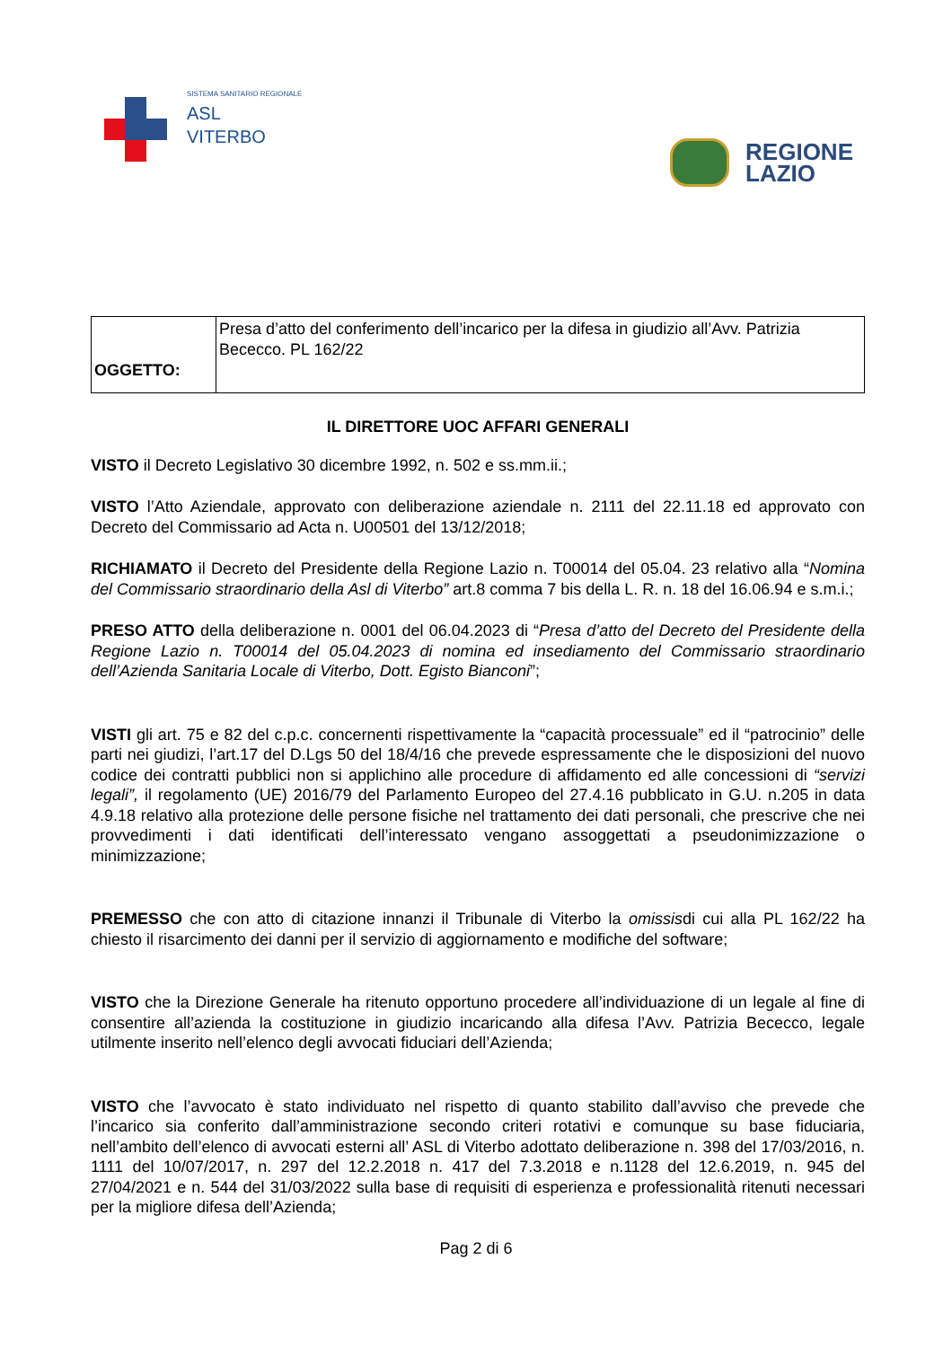SISTEMA SANITARIO REGIONALE
ASL
VITERBO
REGIONE
LAZIO
| OGGETTO: | Presa d’atto del conferimento dell’incarico per la difesa in giudizio all’Avv. Patrizia Bececco. PL 162/22 |
IL DIRETTORE UOC AFFARI GENERALI
VISTO il Decreto Legislativo 30 dicembre 1992, n. 502 e ss.mm.ii.;
VISTO l’Atto Aziendale, approvato con deliberazione aziendale n. 2111 del 22.11.18 ed approvato con Decreto del Commissario ad Acta n. U00501 del 13/12/2018;
RICHIAMATO il Decreto del Presidente della Regione Lazio n. T00014 del 05.04. 23 relativo alla “Nomina del Commissario straordinario della Asl di Viterbo” art.8 comma 7 bis della L. R. n. 18 del 16.06.94 e s.m.i.;
PRESO ATTO della deliberazione n. 0001 del 06.04.2023 di “Presa d’atto del Decreto del Presidente della Regione Lazio n. T00014 del 05.04.2023 di nomina ed insediamento del Commissario straordinario dell’Azienda Sanitaria Locale di Viterbo, Dott. Egisto Bianconi”;
VISTI gli art. 75 e 82 del c.p.c. concernenti rispettivamente la “capacità processuale” ed il “patrocinio” delle parti nei giudizi, l’art.17 del D.Lgs 50 del 18/4/16 che prevede espressamente che le disposizioni del nuovo codice dei contratti pubblici non si applichino alle procedure di affidamento ed alle concessioni di “servizi legali”, il regolamento (UE) 2016/79 del Parlamento Europeo del 27.4.16 pubblicato in G.U. n.205 in data 4.9.18 relativo alla protezione delle persone fisiche nel trattamento dei dati personali, che prescrive che nei provvedimenti i dati identificati dell’interessato vengano assoggettati a pseudonimizzazione o minimizzazione;
PREMESSO che con atto di citazione innanzi il Tribunale di Viterbo la omissisdi cui alla PL 162/22 ha chiesto il risarcimento dei danni per il servizio di aggiornamento e modifiche del software;
VISTO che la Direzione Generale ha ritenuto opportuno procedere all’individuazione di un legale al fine di consentire all’azienda la costituzione in giudizio incaricando alla difesa l’Avv. Patrizia Bececco, legale utilmente inserito nell’elenco degli avvocati fiduciari dell’Azienda;
VISTO che l’avvocato è stato individuato nel rispetto di quanto stabilito dall’avviso che prevede che l’incarico sia conferito dall’amministrazione secondo criteri rotativi e comunque su base fiduciaria, nell’ambito dell’elenco di avvocati esterni all’ ASL di Viterbo adottato deliberazione n. 398 del 17/03/2016, n. 1111 del 10/07/2017, n. 297 del 12.2.2018 n. 417 del 7.3.2018 e n.1128 del 12.6.2019, n. 945 del 27/04/2021 e n. 544 del 31/03/2022 sulla base di requisiti di esperienza e professionalità ritenuti necessari per la migliore difesa dell’Azienda;
Pag 2 di 6